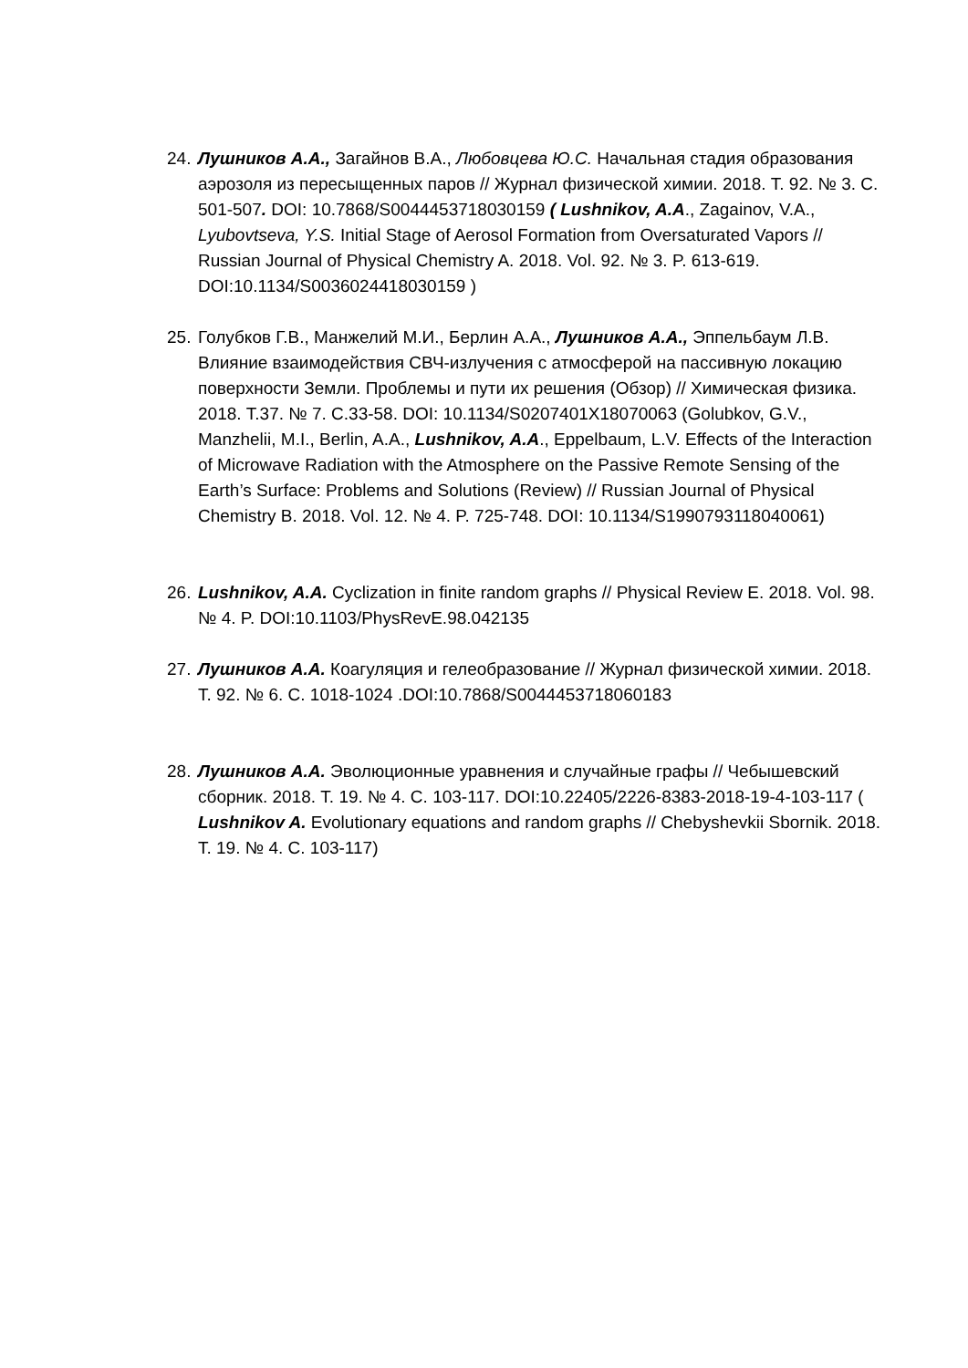24.
Лушников А.А., Загайнов В.А., Любовцева Ю.С. Начальная стадия образования аэрозоля из пересыщенных паров // Журнал физической химии. 2018. Т. 92. № 3. С. 501-507. DOI: 10.7868/S0044453718030159 ( Lushnikov, A.A., Zagainov, V.A., Lyubovtseva, Y.S. Initial Stage of Aerosol Formation from Oversaturated Vapors // Russian Journal of Physical Chemistry A. 2018. Vol. 92. № 3. P. 613-619. DOI:10.1134/S0036024418030159 )
25.
Голубков Г.В., Манжелий М.И., Берлин А.А., Лушников А.А., Эппельбаум Л.В. Влияние взаимодействия СВЧ-излучения с атмосферой на пассивную локацию поверхности Земли. Проблемы и пути их решения (Обзор) // Химическая физика. 2018. Т.37. № 7. С.33-58. DOI: 10.1134/S0207401X18070063 (Golubkov, G.V., Manzhelii, M.I., Berlin, A.A., Lushnikov, A.A., Eppelbaum, L.V. Effects of the Interaction of Microwave Radiation with the Atmosphere on the Passive Remote Sensing of the Earth’s Surface: Problems and Solutions (Review) // Russian Journal of Physical Chemistry B. 2018. Vol. 12. № 4. P. 725-748. DOI: 10.1134/S1990793118040061)
26.
Lushnikov, A.A. Cyclization in finite random graphs // Physical Review E. 2018. Vol. 98. № 4. P. DOI:10.1103/PhysRevE.98.042135
27.
Лушников А.А. Коагуляция и гелеобразование // Журнал физической химии. 2018. Т. 92. № 6. С. 1018-1024 .DOI:10.7868/S0044453718060183
28.
Лушников А.А. Эволюционные уравнения и случайные графы // Чебышевский сборник. 2018. Т. 19. № 4. С. 103-117. DOI:10.22405/2226-8383-2018-19-4-103-117 ( Lushnikov A. Evolutionary equations and random graphs // Chebyshevkii Sbornik. 2018. T. 19. № 4. C. 103-117)